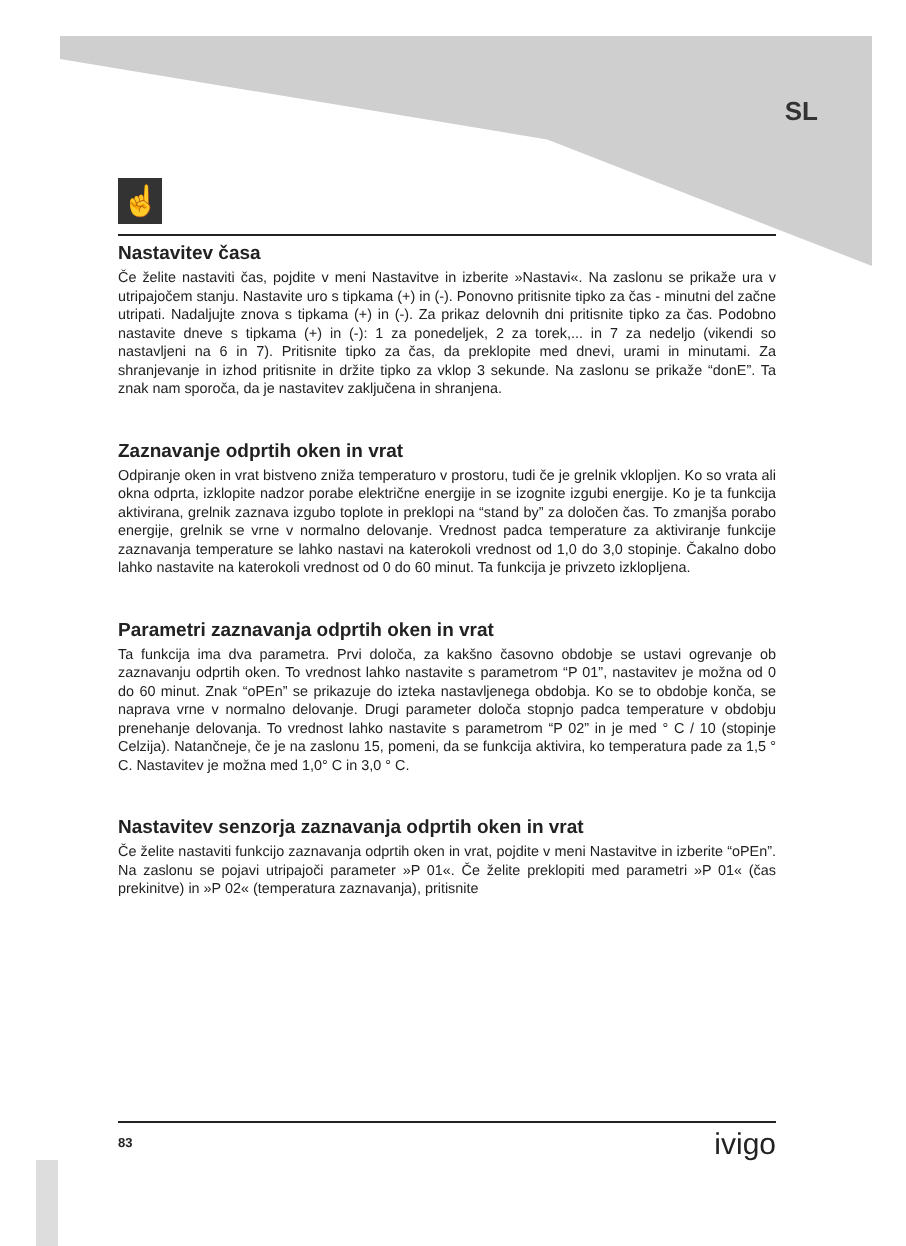SL
☝
Nastavitev časa
Če želite nastaviti čas, pojdite v meni Nastavitve in izberite »Nastavi«. Na zaslonu se prikaže ura v utripajočem stanju. Nastavite uro s tipkama (+) in (-). Ponovno pritisnite tipko za čas - minutni del začne utripati. Nadaljujte znova s tipkama (+) in (-). Za prikaz delovnih dni pritisnite tipko za čas. Podobno nastavite dneve s tipkama (+) in (-): 1 za ponedeljek, 2 za torek,... in 7 za nedeljo (vikendi so nastavljeni na 6 in 7). Pritisnite tipko za čas, da preklopite med dnevi, urami in minutami. Za shranjevanje in izhod pritisnite in držite tipko za vklop 3 sekunde. Na zaslonu se prikaže “donE”. Ta znak nam sporoča, da je nastavitev zaključena in shranjena.
Zaznavanje odprtih oken in vrat
Odpiranje oken in vrat bistveno zniža temperaturo v prostoru, tudi če je grelnik vklopljen. Ko so vrata ali okna odprta, izklopite nadzor porabe električne energije in se izognite izgubi energije. Ko je ta funkcija aktivirana, grelnik zaznava izgubo toplote in preklopi na “stand by” za določen čas. To zmanjša porabo energije, grelnik se vrne v normalno delovanje. Vrednost padca temperature za aktiviranje funkcije zaznavanja temperature se lahko nastavi na katerokoli vrednost od 1,0 do 3,0 stopinje. Čakalno dobo lahko nastavite na katerokoli vrednost od 0 do 60 minut. Ta funkcija je privzeto izklopljena.
Parametri zaznavanja odprtih oken in vrat
Ta funkcija ima dva parametra. Prvi določa, za kakšno časovno obdobje se ustavi ogrevanje ob zaznavanju odprtih oken. To vrednost lahko nastavite s parametrom “P 01”, nastavitev je možna od 0 do 60 minut. Znak “oPEn” se prikazuje do izteka nastavljenega obdobja. Ko se to obdobje konča, se naprava vrne v normalno delovanje. Drugi parameter določa stopnjo padca temperature v obdobju prenehanje delovanja. To vrednost lahko nastavite s parametrom “P 02” in je med ° C / 10 (stopinje Celzija). Natančneje, če je na zaslonu 15, pomeni, da se funkcija aktivira, ko temperatura pade za 1,5 ° C. Nastavitev je možna med 1,0° C in 3,0 ° C.
Nastavitev senzorja zaznavanja odprtih oken in vrat
Če želite nastaviti funkcijo zaznavanja odprtih oken in vrat, pojdite v meni Nastavitve in izberite “oPEn”. Na zaslonu se pojavi utripajoči parameter »P 01«. Če želite preklopiti med parametri »P 01« (čas prekinitve) in »P 02« (temperatura zaznavanja), pritisnite
83 ivigo